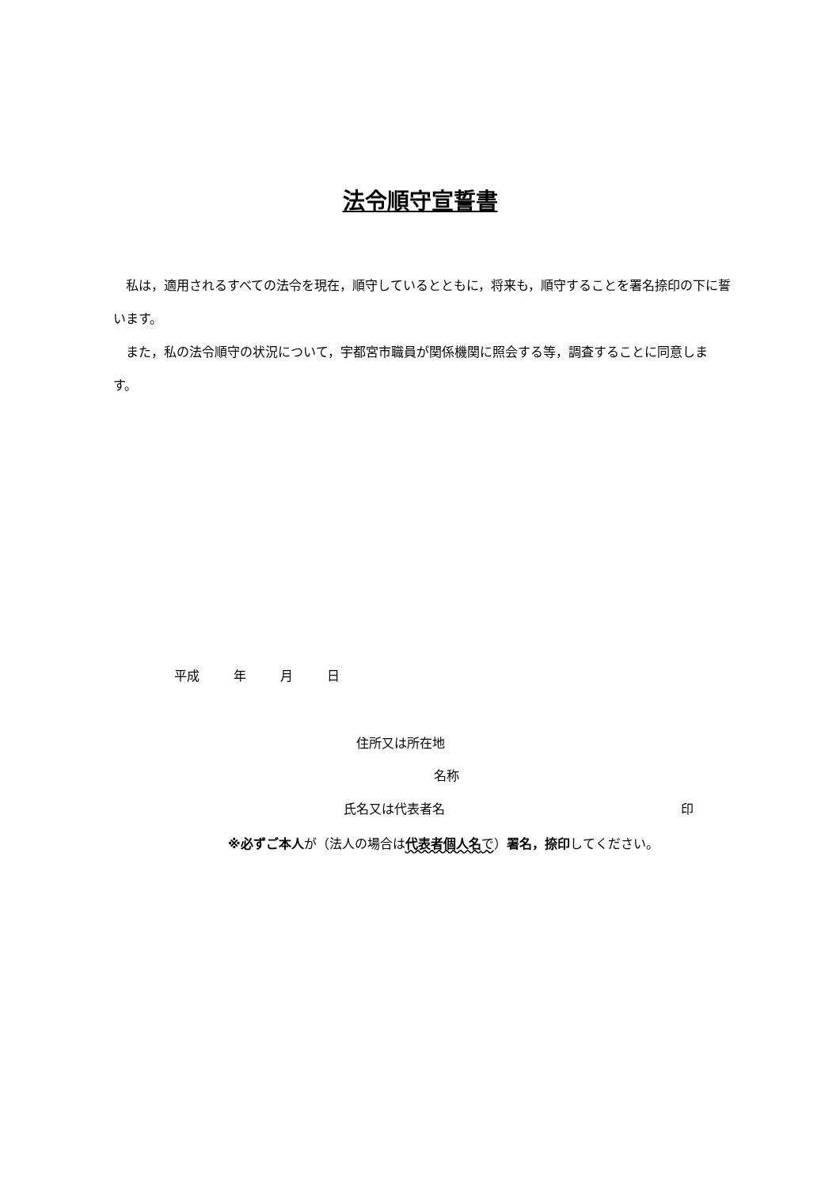法令順守宣誓書
私は，適用されるすべての法令を現在，順守しているとともに，将来も，順守することを署名捺印の下に誓います。
また，私の法令順守の状況について，宇都宮市職員が関係機関に照会する等，調査することに同意します。
平成 年 月 日
住所又は所在地
名称
氏名又は代表者名 印
※必ずご本人が（法人の場合は代表者個人名 で）署名，捺印してください。